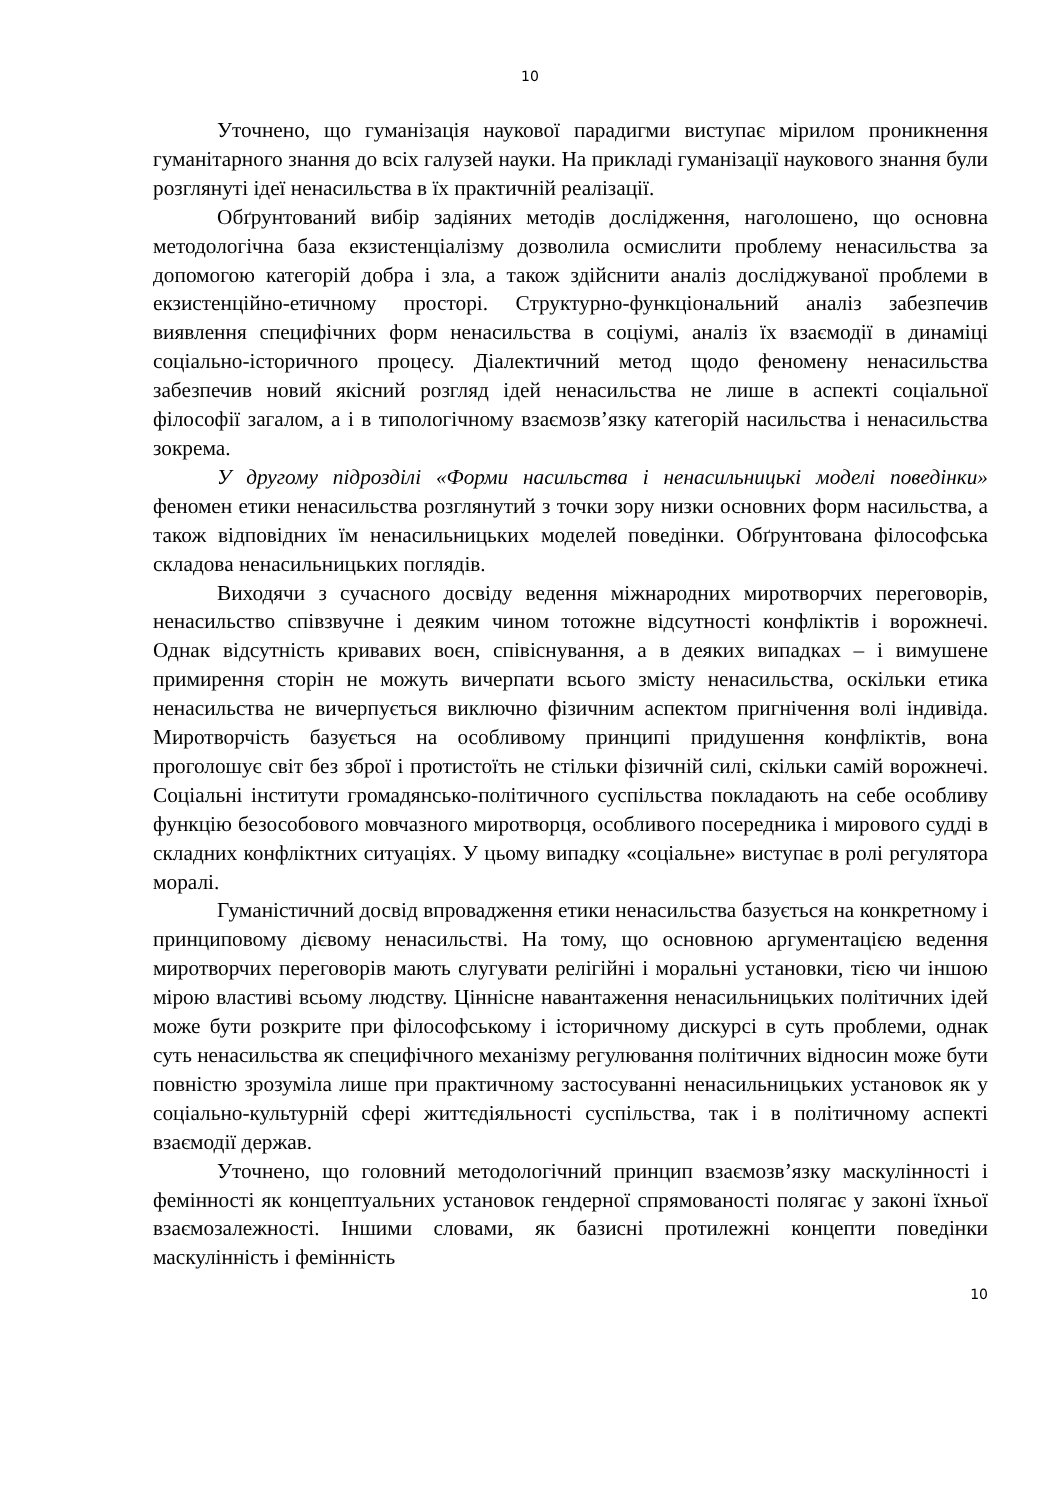10
Уточнено, що гуманізація наукової парадигми виступає мірилом проникнення гуманітарного знання до всіх галузей науки. На прикладі гуманізації наукового знання були розглянуті ідеї ненасильства в їх практичній реалізації.
Обґрунтований вибір задіяних методів дослідження, наголошено, що основна методологічна база екзистенціалізму дозволила осмислити проблему ненасильства за допомогою категорій добра і зла, а також здійснити аналіз досліджуваної проблеми в екзистенційно-етичному просторі. Структурно-функціональний аналіз забезпечив виявлення специфічних форм ненасильства в соціумі, аналіз їх взаємодії в динаміці соціально-історичного процесу. Діалектичний метод щодо феномену ненасильства забезпечив новий якісний розгляд ідей ненасильства не лише в аспекті соціальної філософії загалом, а і в типологічному взаємозв’язку категорій насильства і ненасильства зокрема.
У другому підрозділі «Форми насильства і ненасильницькі моделі поведінки» феномен етики ненасильства розглянутий з точки зору низки основних форм насильства, а також відповідних їм ненасильницьких моделей поведінки. Обґрунтована філософська складова ненасильницьких поглядів.
Виходячи з сучасного досвіду ведення міжнародних миротворчих переговорів, ненасильство співзвучне і деяким чином тотожне відсутності конфліктів і ворожнечі. Однак відсутність кривавих воєн, співіснування, а в деяких випадках – і вимушене примирення сторін не можуть вичерпати всього змісту ненасильства, оскільки етика ненасильства не вичерпується виключно фізичним аспектом пригнічення волі індивіда. Миротворчість базується на особливому принципі придушення конфліктів, вона проголошує світ без зброї і протистоїть не стільки фізичній силі, скільки самій ворожнечі. Соціальні інститути громадянсько-політичного суспільства покладають на себе особливу функцію безособового мовчазного миротворця, особливого посередника і мирового судді в складних конфліктних ситуаціях. У цьому випадку «соціальне» виступає в ролі регулятора моралі.
Гуманістичний досвід впровадження етики ненасильства базується на конкретному і принциповому дієвому ненасильстві. На тому, що основною аргументацією ведення миротворчих переговорів мають слугувати релігійні і моральні установки, тією чи іншою мірою властиві всьому людству. Ціннісне навантаження ненасильницьких політичних ідей може бути розкрите при філософському і історичному дискурсі в суть проблеми, однак суть ненасильства як специфічного механізму регулювання політичних відносин може бути повністю зрозуміла лише при практичному застосуванні ненасильницьких установок як у соціально-культурній сфері життєдіяльності суспільства, так і в політичному аспекті взаємодії держав.
Уточнено, що головний методологічний принцип взаємозв’язку маскулінності і фемінності як концептуальних установок гендерної спрямованості полягає у законі їхньої взаємозалежності. Іншими словами, як базисні протилежні концепти поведінки маскулінність і фемінність
10